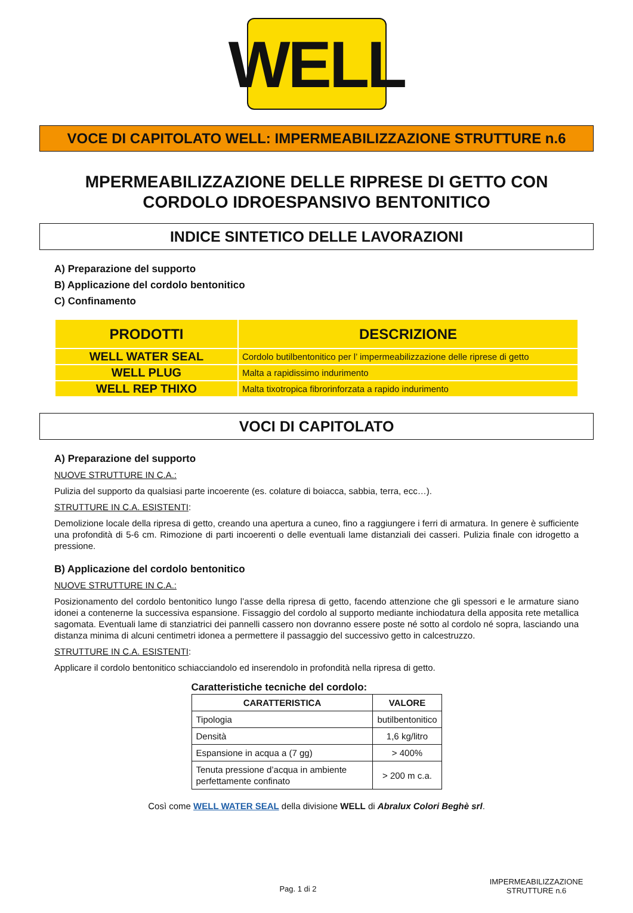WELL
VOCE DI CAPITOLATO WELL: IMPERMEABILIZZAZIONE STRUTTURE n.6
MPERMEABILIZZAZIONE DELLE RIPRESE DI GETTO CON
CORDOLO IDROESPANSIVO BENTONITICO
INDICE SINTETICO DELLE LAVORAZIONI
A) Preparazione del supporto
B) Applicazione del cordolo bentonitico
C) Confinamento
| PRODOTTI | DESCRIZIONE |
| --- | --- |
| WELL WATER SEAL | Cordolo butilbentonitico per l’ impermeabilizzazione delle riprese di getto |
| WELL PLUG | Malta a rapidissimo indurimento |
| WELL REP THIXO | Malta tixotropica fibrorinforzata a rapido indurimento |
VOCI DI CAPITOLATO
A) Preparazione del supporto
NUOVE STRUTTURE IN C.A.:
Pulizia del supporto da qualsiasi parte incoerente (es. colature di boiacca, sabbia, terra, ecc…).
STRUTTURE IN C.A. ESISTENTI:
Demolizione locale della ripresa di getto, creando una apertura a cuneo, fino a raggiungere i ferri di armatura. In genere è sufficiente una profondità di 5-6 cm. Rimozione di parti incoerenti o delle eventuali lame distanziali dei casseri. Pulizia finale con idrogetto a pressione.
B) Applicazione del cordolo bentonitico
NUOVE STRUTTURE IN C.A.:
Posizionamento del cordolo bentonitico lungo l’asse della ripresa di getto, facendo attenzione che gli spessori e le armature siano idonei a contenerne la successiva espansione. Fissaggio del cordolo al supporto mediante inchiodatura della apposita rete metallica sagomata. Eventuali lame di stanziatrici dei pannelli cassero non dovranno essere poste né sotto al cordolo né sopra, lasciando una distanza minima di alcuni centimetri idonea a permettere il passaggio del successivo getto in calcestruzzo.
STRUTTURE IN C.A. ESISTENTI:
Applicare il cordolo bentonitico schiacciandolo ed inserendolo in profondità nella ripresa di getto.
Caratteristiche tecniche del cordolo:
| CARATTERISTICA | VALORE |
| --- | --- |
| Tipologia | butilbentonitico |
| Densità | 1,6 kg/litro |
| Espansione in acqua a (7 gg) | > 400% |
| Tenuta pressione d’acqua in ambiente perfettamente confinato | > 200 m c.a. |
Così come WELL WATER SEAL della divisione WELL di Abralux Colori Beghè srl.
Pag. 1 di 2
IMPERMEABILIZZAZIONE
STRUTTURE n.6